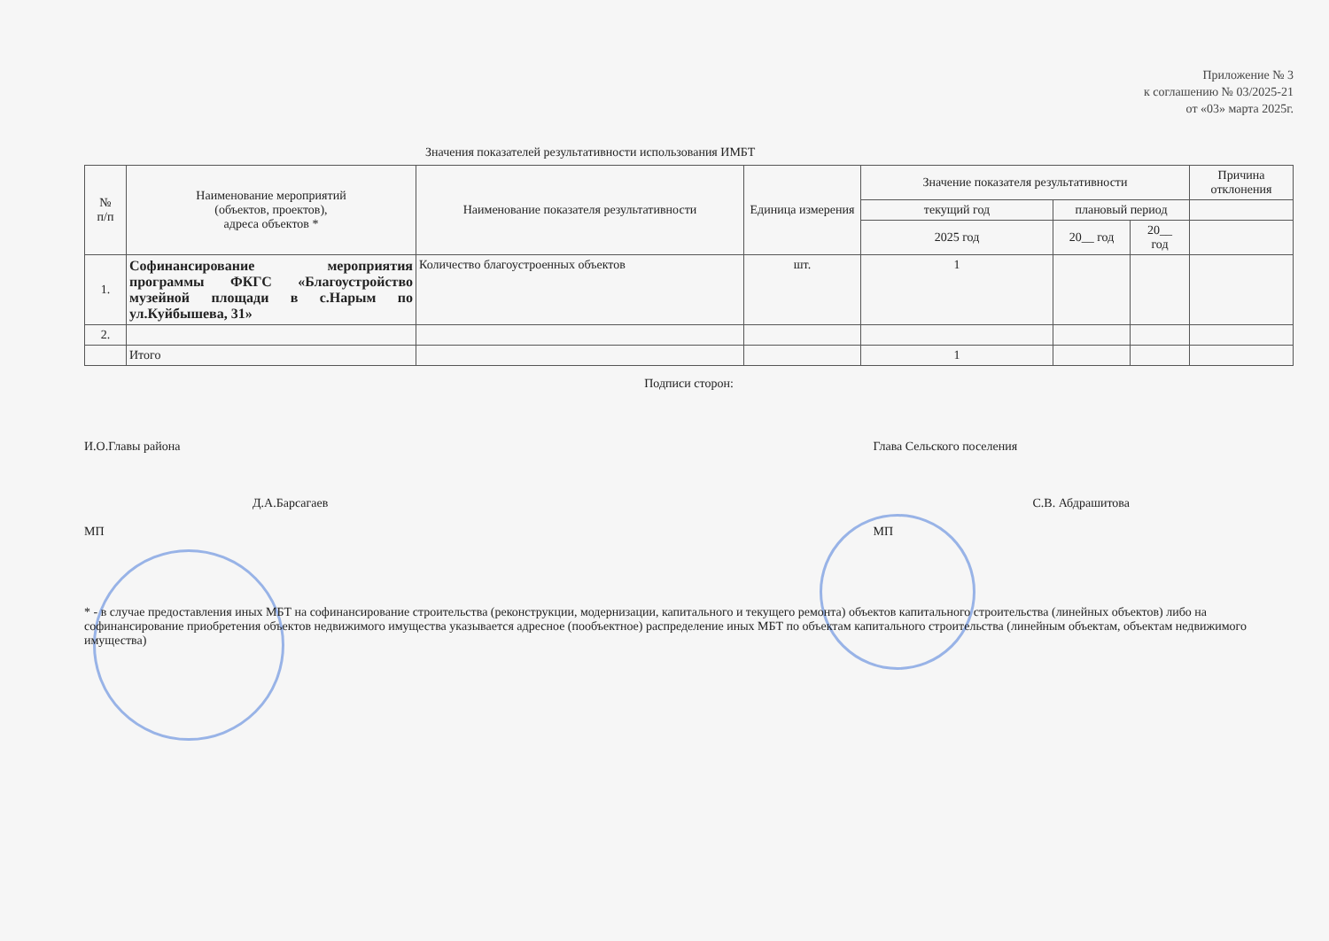Приложение № 3
к соглашению № 03/2025-21
от «03» марта 2025г.
Значения показателей результативности использования ИМБТ
| № п/п | Наименование мероприятий (объектов, проектов), адреса объектов * | Наименование показателя результативности | Единица измерения | Значение показателя результативности | | | Причина отклонения |
| --- | --- | --- | --- | --- | --- | --- | --- |
| | | | | текущий год | плановый период | | |
| | | | | 2025 год | 20__ год | 20__ год | |
| 1. | Софинансирование мероприятия программы ФКГС «Благоустройство музейной площади в с.Нарым по ул.Куйбышева, 31» | Количество благоустроенных объектов | шт. | 1 | | | |
| 2. | | | | | | | |
| | Итого | | | 1 | | | |
Подписи сторон:
И.О.Главы района
Д.А.Барсагаев
МП
Глава Сельского поселения
С.В. Абдрашитова
МП
* - в случае предоставления иных МБТ на софинансирование строительства (реконструкции, модернизации, капитального и текущего ремонта) объектов капитального строительства (линейных объектов) либо на софинансирование приобретения объектов недвижимого имущества указывается адресное (пообъектное) распределение иных МБТ по объектам капитального строительства (линейным объектам, объектам недвижимого имущества)